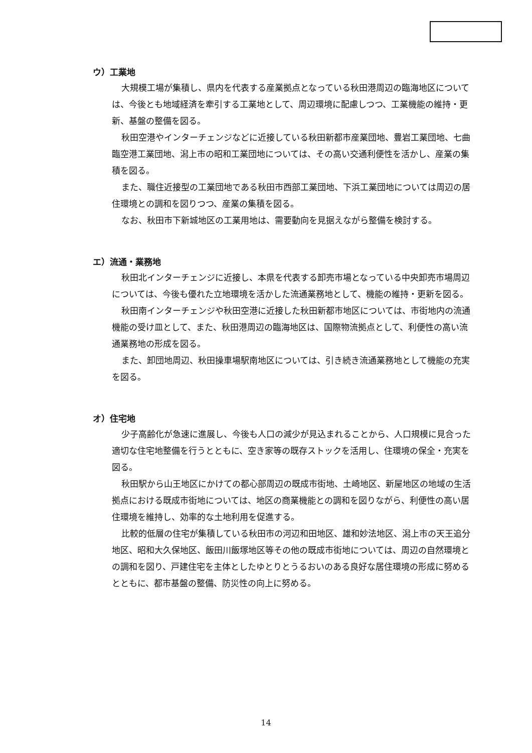ウ）工業地
大規模工場が集積し、県内を代表する産業拠点となっている秋田港周辺の臨海地区については、今後とも地域経済を牽引する工業地として、周辺環境に配慮しつつ、工業機能の維持・更新、基盤の整備を図る。
秋田空港やインターチェンジなどに近接している秋田新都市産業団地、豊岩工業団地、七曲臨空港工業団地、潟上市の昭和工業団地については、その高い交通利便性を活かし、産業の集積を図る。
また、職住近接型の工業団地である秋田市西部工業団地、下浜工業団地については周辺の居住環境との調和を図りつつ、産業の集積を図る。
なお、秋田市下新城地区の工業用地は、需要動向を見据えながら整備を検討する。
エ）流通・業務地
秋田北インターチェンジに近接し、本県を代表する卸売市場となっている中央卸売市場周辺については、今後も優れた立地環境を活かした流通業務地として、機能の維持・更新を図る。
秋田南インターチェンジや秋田空港に近接した秋田新都市地区については、市街地内の流通機能の受け皿として、また、秋田港周辺の臨海地区は、国際物流拠点として、利便性の高い流通業務地の形成を図る。
また、卸団地周辺、秋田操車場駅南地区については、引き続き流通業務地として機能の充実を図る。
オ）住宅地
少子高齢化が急速に進展し、今後も人口の減少が見込まれることから、人口規模に見合った適切な住宅地整備を行うとともに、空き家等の既存ストックを活用し、住環境の保全・充実を図る。
秋田駅から山王地区にかけての都心部周辺の既成市街地、土崎地区、新屋地区の地域の生活拠点における既成市街地については、地区の商業機能との調和を図りながら、利便性の高い居住環境を維持し、効率的な土地利用を促進する。
比較的低層の住宅が集積している秋田市の河辺和田地区、雄和妙法地区、潟上市の天王追分地区、昭和大久保地区、飯田川飯塚地区等その他の既成市街地については、周辺の自然環境との調和を図り、戸建住宅を主体としたゆとりとうるおいのある良好な居住環境の形成に努めるとともに、都市基盤の整備、防災性の向上に努める。
14